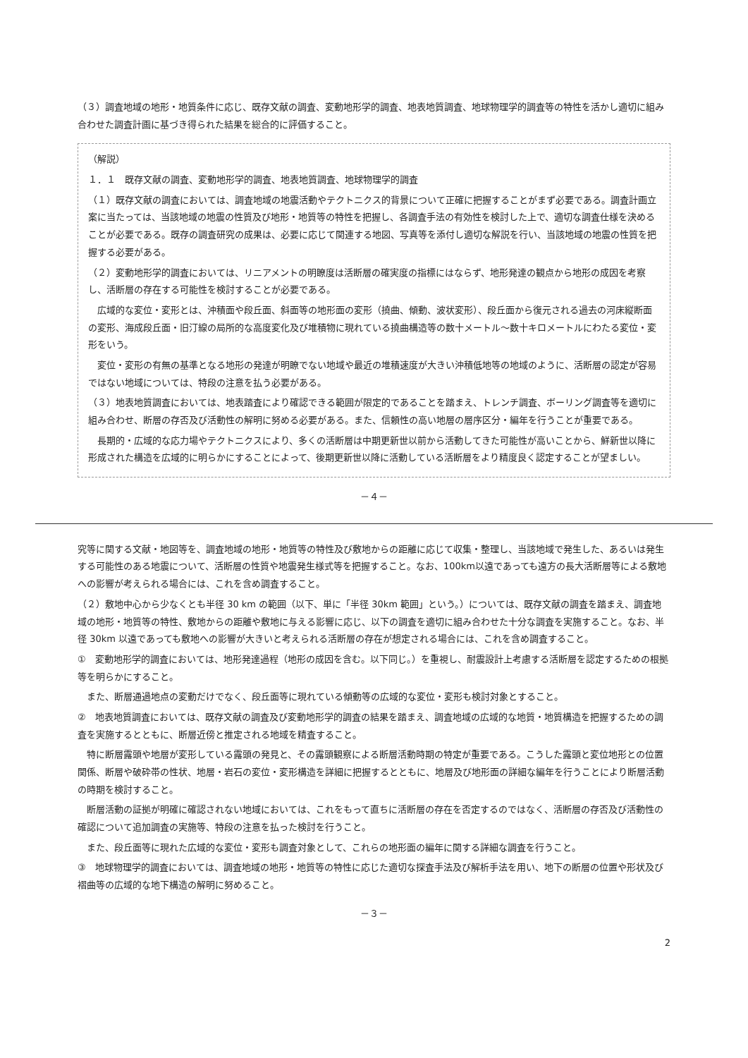（３）調査地域の地形・地質条件に応じ、既存文献の調査、変動地形学的調査、地表地質調査、地球物理学的調査等の特性を活かし適切に組み合わせた調査計画に基づき得られた結果を総合的に評価すること。
（解説）
１．１　既存文献の調査、変動地形学的調査、地表地質調査、地球物理学的調査
（１）既存文献の調査においては、調査地域の地震活動やテクトニクス的背景について正確に把握することがまず必要である。調査計画立案に当たっては、当該地域の地震の性質及び地形・地質等の特性を把握し、各調査手法の有効性を検討した上で、適切な調査仕様を決めることが必要である。既存の調査研究の成果は、必要に応じて関連する地図、写真等を添付し適切な解説を行い、当該地域の地震の性質を把握する必要がある。
（２）変動地形学的調査においては、リニアメントの明瞭度は活断層の確実度の指標にはならず、地形発達の観点から地形の成因を考察し、活断層の存在する可能性を検討することが必要である。
広域的な変位・変形とは、沖積面や段丘面、斜面等の地形面の変形（撓曲、傾動、波状変形）、段丘面から復元される過去の河床縦断面の変形、海成段丘面・旧汀線の局所的な高度変化及び堆積物に現れている撓曲構造等の数十メートル～数十キロメートルにわたる変位・変形をいう。
変位・変形の有無の基準となる地形の発達が明瞭でない地域や最近の堆積速度が大きい沖積低地等の地域のように、活断層の認定が容易ではない地域については、特段の注意を払う必要がある。
（３）地表地質調査においては、地表踏査により確認できる範囲が限定的であることを踏まえ、トレンチ調査、ボーリング調査等を適切に組み合わせ、断層の存否及び活動性の解明に努める必要がある。また、信頼性の高い地層の層序区分・編年を行うことが重要である。
長期的・広域的な応力場やテクトニクスにより、多くの活断層は中期更新世以前から活動してきた可能性が高いことから、鮮新世以降に形成された構造を広域的に明らかにすることによって、後期更新世以降に活動している活断層をより精度良く認定することが望ましい。
－４－
究等に関する文献・地図等を、調査地域の地形・地質等の特性及び敷地からの距離に応じて収集・整理し、当該地域で発生した、あるいは発生する可能性のある地震について、活断層の性質や地震発生様式等を把握すること。なお、100km以遠であっても遠方の長大活断層等による敷地への影響が考えられる場合には、これを含め調査すること。
（２）敷地中心から少なくとも半径 30 km の範囲（以下、単に「半径 30km 範囲」という。）については、既存文献の調査を踏まえ、調査地域の地形・地質等の特性、敷地からの距離や敷地に与える影響に応じ、以下の調査を適切に組み合わせた十分な調査を実施すること。なお、半径 30km 以遠であっても敷地への影響が大きいと考えられる活断層の存在が想定される場合には、これを含め調査すること。
①　変動地形学的調査においては、地形発達過程（地形の成因を含む。以下同じ。）を重視し、耐震設計上考慮する活断層を認定するための根拠等を明らかにすること。
また、断層通過地点の変動だけでなく、段丘面等に現れている傾動等の広域的な変位・変形も検討対象とすること。
②　地表地質調査においては、既存文献の調査及び変動地形学的調査の結果を踏まえ、調査地域の広域的な地質・地質構造を把握するための調査を実施するとともに、断層近傍と推定される地域を精査すること。
特に断層露頭や地層が変形している露頭の発見と、その露頭観察による断層活動時期の特定が重要である。こうした露頭と変位地形との位置関係、断層や破砕帯の性状、地層・岩石の変位・変形構造を詳細に把握するとともに、地層及び地形面の詳細な編年を行うことにより断層活動の時期を検討すること。
断層活動の証拠が明確に確認されない地域においては、これをもって直ちに活断層の存在を否定するのではなく、活断層の存否及び活動性の確認について追加調査の実施等、特段の注意を払った検討を行うこと。
また、段丘面等に現れた広域的な変位・変形も調査対象として、これらの地形面の編年に関する詳細な調査を行うこと。
③　地球物理学的調査においては、調査地域の地形・地質等の特性に応じた適切な探査手法及び解析手法を用い、地下の断層の位置や形状及び褶曲等の広域的な地下構造の解明に努めること。
－３－
2